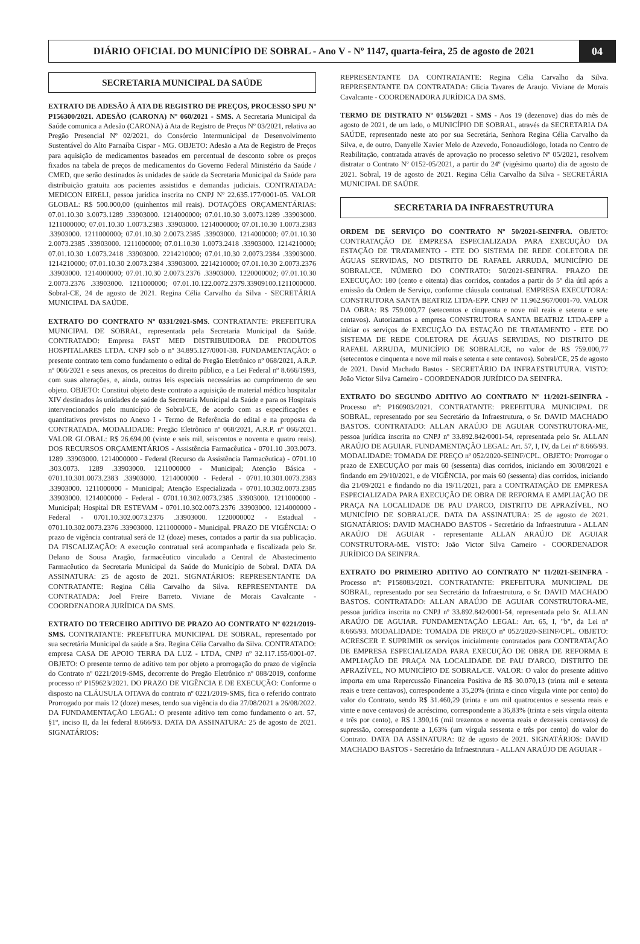DIÁRIO OFICIAL DO MUNICÍPIO DE SOBRAL - Ano V - Nº 1147, quarta-feira, 25 de agosto de 2021
04
SECRETARIA MUNICIPAL DA SAÚDE
EXTRATO DE ADESÃO À ATA DE REGISTRO DE PREÇOS, PROCESSO SPU Nº P156300/2021. ADESÃO (CARONA) Nº 060/2021 - SMS. A Secretaria Municipal da Saúde comunica a Adesão (CARONA) à Ata de Registro de Preços Nº 03/2021, relativa ao Pregão Presencial Nº 02/2021, do Consórcio Intermunicipal de Desenvolvimento Sustentável do Alto Parnaíba Cispar - MG. OBJETO: Adesão a Ata de Registro de Preços para aquisição de medicamentos baseados em percentual de desconto sobre os preços fixados na tabela de preços de medicamentos do Governo Federal Ministério da Saúde / CMED, que serão destinados às unidades de saúde da Secretaria Municipal da Saúde para distribuição gratuita aos pacientes assistidos e demandas judiciais. CONTRATADA: MEDICON EIRELI, pessoa jurídica inscrita no CNPJ Nº 22.635.177/0001-05. VALOR GLOBAL: R$ 500.000,00 (quinhentos mil reais). DOTAÇÕES ORÇAMENTÁRIAS: 07.01.10.30 3.0073.1289 .33903000. 1214000000; 07.01.10.30 3.0073.1289 .33903000. 1211000000; 07.01.10.30 1.0073.2383 .33903000. 1214000000; 07.01.10.30 1.0073.2383 .33903000. 1211000000; 07.01.10.30 2.0073.2385 .33903000. 1214000000; 07.01.10.30 2.0073.2385 .33903000. 1211000000; 07.01.10.30 1.0073.2418 .33903000. 1214210000; 07.01.10.30 1.0073.2418 .33903000. 2214210000; 07.01.10.30 2.0073.2384 .33903000. 1214210000; 07.01.10.30 2.0073.2384 .33903000. 2214210000; 07.01.10.30 2.0073.2376 .33903000. 1214000000; 07.01.10.30 2.0073.2376 .33903000. 1220000002; 07.01.10.30 2.0073.2376 .33903000. 1211000000; 07.01.10.122.0072.2379.33909100.1211000000. Sobral-CE, 24 de agosto de 2021. Regina Célia Carvalho da Silva - SECRETÁRIA MUNICIPAL DA SAÚDE.
EXTRATO DO CONTRATO Nº 0331/2021-SMS. CONTRATANTE: PREFEITURA MUNICIPAL DE SOBRAL, representada pela Secretaria Municipal da Saúde. CONTRATADO: Empresa FAST MED DISTRIBUIDORA DE PRODUTOS HOSPITALARES LTDA. CNPJ sob o nº 34.895.127/0001-38. FUNDAMENTAÇÃO: o presente contrato tem como fundamento o edital do Pregão Eletrônico nº 068/2021, A.R.P. nº 066/2021 e seus anexos, os preceitos do direito público, e a Lei Federal nº 8.666/1993, com suas alterações, e, ainda, outras leis especiais necessárias ao cumprimento de seu objeto. OBJETO: Constitui objeto deste contrato a aquisição de material médico hospitalar XIV destinados às unidades de saúde da Secretaria Municipal da Saúde e para os Hospitais intervencionados pelo município de Sobral/CE, de acordo com as especificações e quantitativos previstos no Anexo I - Termo de Referência do edital e na proposta da CONTRATADA. MODALIDADE: Pregão Eletrônico nº 068/2021, A.R.P. nº 066/2021. VALOR GLOBAL: R$ 26.694,00 (vinte e seis mil, seiscentos e noventa e quatro reais). DOS RECURSOS ORÇAMENTÁRIOS - Assistência Farmacêutica - 0701.10 .303.0073. 1289 .33903000. 1214000000 - Federal (Recurso da Assistência Farmacêutica) - 0701.10 .303.0073. 1289 .33903000. 1211000000 - Municipal; Atenção Básica - 0701.10.301.0073.2383 .33903000. 1214000000 - Federal - 0701.10.301.0073.2383 .33903000. 1211000000 - Municipal; Atenção Especializada - 0701.10.302.0073.2385 .33903000. 1214000000 - Federal - 0701.10.302.0073.2385 .33903000. 1211000000 - Municipal; Hospital DR ESTEVAM - 0701.10.302.0073.2376 .33903000. 1214000000 - Federal - 0701.10.302.0073.2376 .33903000. 1220000002 - Estadual - 0701.10.302.0073.2376 .33903000. 1211000000 - Municipal. PRAZO DE VIGÊNCIA: O prazo de vigência contratual será de 12 (doze) meses, contados a partir da sua publicação. DA FISCALIZAÇÃO: A execução contratual será acompanhada e fiscalizada pelo Sr. Delano de Sousa Aragão, farmacêutico vinculado a Central de Abastecimento Farmacêutico da Secretaria Municipal da Saúde do Município de Sobral. DATA DA ASSINATURA: 25 de agosto de 2021. SIGNATÁRIOS: REPRESENTANTE DA CONTRATANTE: Regina Célia Carvalho da Silva. REPRESENTANTE DA CONTRATADA: Joel Freire Barreto. Viviane de Morais Cavalcante - COORDENADORA JURÍDICA DA SMS.
EXTRATO DO TERCEIRO ADITIVO DE PRAZO AO CONTRATO Nº 0221/2019-SMS. CONTRATANTE: PREFEITURA MUNICIPAL DE SOBRAL, representado por sua secretária Municipal da saúde a Sra. Regina Célia Carvalho da Silva. CONTRATADO: empresa CASA DE APOIO TERRA DA LUZ - LTDA, CNPJ nº 32.117.155/0001-07. OBJETO: O presente termo de aditivo tem por objeto a prorrogação do prazo de vigência do Contrato nº 0221/2019-SMS, decorrente do Pregão Eletrônico nº 088/2019, conforme processo nº P159623/2021. DO PRAZO DE VIGÊNCIA E DE EXECUÇÃO: Conforme o disposto na CLÁUSULA OITAVA do contrato nº 0221/2019-SMS, fica o referido contrato Prorrogado por mais 12 (doze) meses, tendo sua vigência do dia 27/08/2021 a 26/08/2022. DA FUNDAMENTAÇÃO LEGAL: O presente aditivo tem como fundamento o art. 57, §1º, inciso II, da lei federal 8.666/93. DATA DA ASSINATURA: 25 de agosto de 2021. SIGNATÁRIOS:
REPRESENTANTE DA CONTRATANTE: Regina Célia Carvalho da Silva. REPRESENTANTE DA CONTRATADA: Glicia Tavares de Araujo. Viviane de Morais Cavalcante - COORDENADORA JURÍDICA DA SMS.
TERMO DE DISTRATO Nº 0156/2021 - SMS - Aos 19 (dezenove) dias do mês de agosto de 2021, de um lado, o MUNICÍPIO DE SOBRAL, através da SECRETARIA DA SAÚDE, representado neste ato por sua Secretária, Senhora Regina Célia Carvalho da Silva, e, de outro, Danyelle Xavier Melo de Azevedo, Fonoaudiólogo, lotada no Centro de Reabilitação, contratada através de aprovação no processo seletivo Nº 05/2021, resolvem distratar o Contrato Nº 0152-05/2021, a partir do 24º (vigésimo quarto) dia de agosto de 2021. Sobral, 19 de agosto de 2021. Regina Célia Carvalho da Silva - SECRETÁRIA MUNICIPAL DE SAÚDE.
SECRETARIA DA INFRAESTRUTURA
ORDEM DE SERVIÇO DO CONTRATO Nº 50/2021-SEINFRA. OBJETO: CONTRATAÇÃO DE EMPRESA ESPECIALIZADA PARA EXECUÇÃO DA ESTAÇÃO DE TRATAMENTO - ETE DO SISTEMA DE REDE COLETORA DE ÁGUAS SERVIDAS, NO DISTRITO DE RAFAEL ARRUDA, MUNICÍPIO DE SOBRAL/CE. NÚMERO DO CONTRATO: 50/2021-SEINFRA. PRAZO DE EXECUÇÃO: 180 (cento e oitenta) dias corridos, contados a partir do 5º dia útil após a emissão da Ordem de Serviço, conforme cláusula contratual. EMPRESA EXECUTORA: CONSTRUTORA SANTA BEATRIZ LTDA-EPP. CNPJ Nº 11.962.967/0001-70. VALOR DA OBRA: R$ 759.000,77 (setecentos e cinquenta e nove mil reais e setenta e sete centavos). Autorizamos a empresa CONSTRUTORA SANTA BEATRIZ LTDA-EPP a iniciar os serviços de EXECUÇÃO DA ESTAÇÃO DE TRATAMENTO - ETE DO SISTEMA DE REDE COLETORA DE ÁGUAS SERVIDAS, NO DISTRITO DE RAFAEL ARRUDA, MUNICÍPIO DE SOBRAL/CE, no valor de R$ 759.000,77 (setecentos e cinquenta e nove mil reais e setenta e sete centavos). Sobral/CE, 25 de agosto de 2021. David Machado Bastos - SECRETÁRIO DA INFRAESTRUTURA. VISTO: João Victor Silva Carneiro - COORDENADOR JURÍDICO DA SEINFRA.
EXTRATO DO SEGUNDO ADITIVO AO CONTRATO Nº 11/2021-SEINFRA - Processo nº: P160903/2021. CONTRATANTE: PREFEITURA MUNICIPAL DE SOBRAL, representado por seu Secretário da Infraestrutura, o Sr. DAVID MACHADO BASTOS. CONTRATADO: ALLAN ARAÚJO DE AGUIAR CONSTRUTORA-ME, pessoa jurídica inscrita no CNPJ nº 33.892.842/0001-54, representada pelo Sr. ALLAN ARAÚJO DE AGUIAR. FUNDAMENTAÇÃO LEGAL: Art. 57, I, IV, da Lei nº 8.666/93. MODALIDADE: TOMADA DE PREÇO nº 052/2020-SEINF/CPL. OBJETO: Prorrogar o prazo de EXECUÇÃO por mais 60 (sessenta) dias corridos, iniciando em 30/08/2021 e findando em 29/10/2021, e de VIGÊNCIA, por mais 60 (sessenta) dias corridos, iniciando dia 21/09/2021 e findando no dia 19/11/2021, para a CONTRATAÇÃO DE EMPRESA ESPECIALIZADA PARA EXECUÇÃO DE OBRA DE REFORMA E AMPLIAÇÃO DE PRAÇA NA LOCALIDADE DE PAU D'ARCO, DISTRITO DE APRAZÍVEL, NO MUNICÍPIO DE SOBRAL/CE. DATA DA ASSINATURA: 25 de agosto de 2021. SIGNATÁRIOS: DAVID MACHADO BASTOS - Secretário da Infraestrutura - ALLAN ARAÚJO DE AGUIAR - representante ALLAN ARAÚJO DE AGUIAR CONSTRUTORA-ME. VISTO: João Victor Silva Carneiro - COORDENADOR JURÍDICO DA SEINFRA.
EXTRATO DO PRIMEIRO ADITIVO AO CONTRATO Nº 11/2021-SEINFRA - Processo nº: P158083/2021. CONTRATANTE: PREFEITURA MUNICIPAL DE SOBRAL, representado por seu Secretário da Infraestrutura, o Sr. DAVID MACHADO BASTOS. CONTRATADO: ALLAN ARAÚJO DE AGUIAR CONSTRUTORA-ME, pessoa jurídica inscrita no CNPJ nº 33.892.842/0001-54, representada pelo Sr. ALLAN ARAÚJO DE AGUIAR. FUNDAMENTAÇÃO LEGAL: Art. 65, I, "b", da Lei nº 8.666/93. MODALIDADE: TOMADA DE PREÇO nº 052/2020-SEINF/CPL. OBJETO: ACRESCER E SUPRIMIR os serviços inicialmente contratados para CONTRATAÇÃO DE EMPRESA ESPECIALIZADA PARA EXECUÇÃO DE OBRA DE REFORMA E AMPLIAÇÃO DE PRAÇA NA LOCALIDADE DE PAU D'ARCO, DISTRITO DE APRAZÍVEL, NO MUNICÍPIO DE SOBRAL/CE. VALOR: O valor do presente aditivo importa em uma Repercussão Financeira Positiva de R$ 30.070,13 (trinta mil e setenta reais e treze centavos), correspondente a 35,20% (trinta e cinco vírgula vinte por cento) do valor do Contrato, sendo R$ 31.460,29 (trinta e um mil quatrocentos e sessenta reais e vinte e nove centavos) de acréscimo, correspondente a 36,83% (trinta e seis vírgula oitenta e três por cento), e R$ 1.390,16 (mil trezentos e noventa reais e dezesseis centavos) de supressão, correspondente a 1,63% (um vírgula sessenta e três por cento) do valor do Contrato. DATA DA ASSINATURA: 02 de agosto de 2021. SIGNATÁRIOS: DAVID MACHADO BASTOS - Secretário da Infraestrutura - ALLAN ARAÚJO DE AGUIAR -